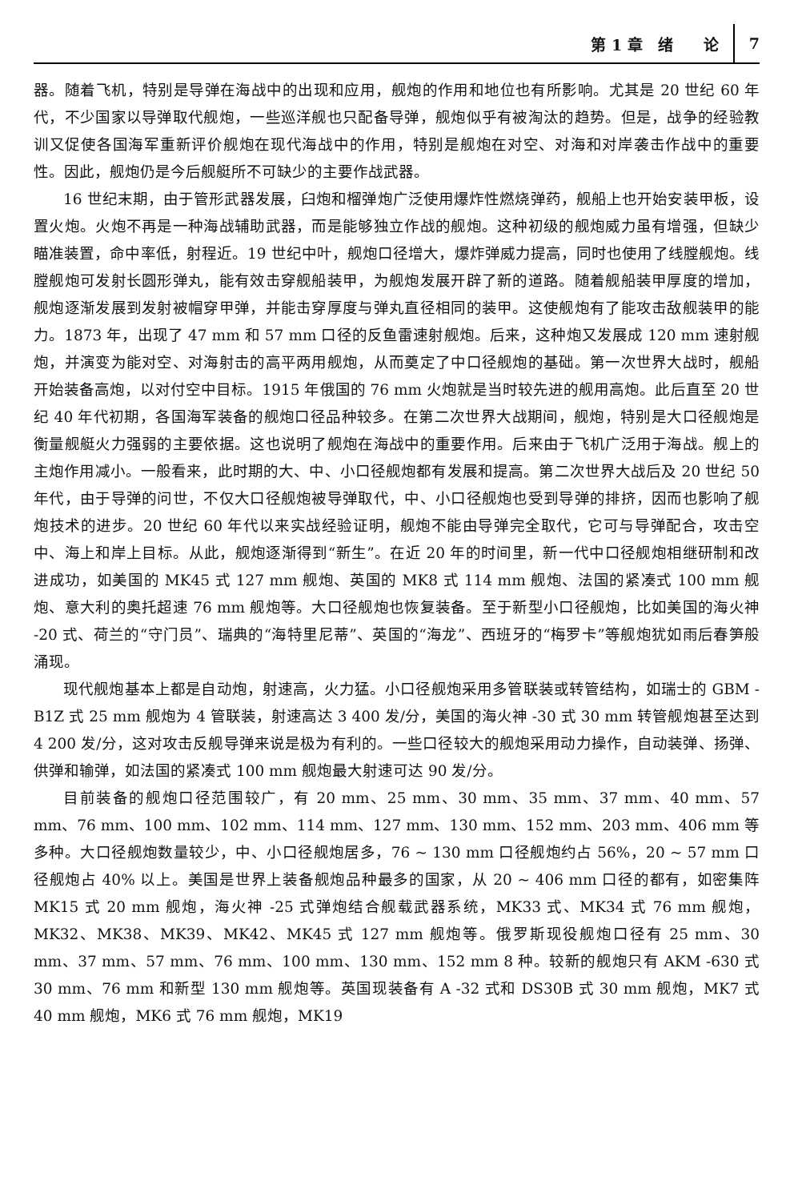第 1 章　绪　　论 7
器。随着飞机，特别是导弹在海战中的出现和应用，舰炮的作用和地位也有所影响。尤其是 20 世纪 60 年代，不少国家以导弹取代舰炮，一些巡洋舰也只配备导弹，舰炮似乎有被淘汰的趋势。但是，战争的经验教训又促使各国海军重新评价舰炮在现代海战中的作用，特别是舰炮在对空、对海和对岸袭击作战中的重要性。因此，舰炮仍是今后舰艇所不可缺少的主要作战武器。
16 世纪末期，由于管形武器发展，臼炮和榴弹炮广泛使用爆炸性燃烧弹药，舰船上也开始安装甲板，设置火炮。火炮不再是一种海战辅助武器，而是能够独立作战的舰炮。这种初级的舰炮威力虽有增强，但缺少瞄准装置，命中率低，射程近。19 世纪中叶，舰炮口径增大，爆炸弹威力提高，同时也使用了线膛舰炮。线膛舰炮可发射长圆形弹丸，能有效击穿舰船装甲，为舰炮发展开辟了新的道路。随着舰船装甲厚度的增加，舰炮逐渐发展到发射被帽穿甲弹，并能击穿厚度与弹丸直径相同的装甲。这使舰炮有了能攻击敌舰装甲的能力。1873 年，出现了 47 mm 和 57 mm 口径的反鱼雷速射舰炮。后来，这种炮又发展成 120 mm 速射舰炮，并演变为能对空、对海射击的高平两用舰炮，从而奠定了中口径舰炮的基础。第一次世界大战时，舰船开始装备高炮，以对付空中目标。1915 年俄国的 76 mm 火炮就是当时较先进的舰用高炮。此后直至 20 世纪 40 年代初期，各国海军装备的舰炮口径品种较多。在第二次世界大战期间，舰炮，特别是大口径舰炮是衡量舰艇火力强弱的主要依据。这也说明了舰炮在海战中的重要作用。后来由于飞机广泛用于海战。舰上的主炮作用减小。一般看来，此时期的大、中、小口径舰炮都有发展和提高。第二次世界大战后及 20 世纪 50 年代，由于导弹的问世，不仅大口径舰炮被导弹取代，中、小口径舰炮也受到导弹的排挤，因而也影响了舰炮技术的进步。20 世纪 60 年代以来实战经验证明，舰炮不能由导弹完全取代，它可与导弹配合，攻击空中、海上和岸上目标。从此，舰炮逐渐得到“新生”。在近 20 年的时间里，新一代中口径舰炮相继研制和改进成功，如美国的 MK45 式 127 mm 舰炮、英国的 MK8 式 114 mm 舰炮、法国的紧凑式 100 mm 舰炮、意大利的奥托超速 76 mm 舰炮等。大口径舰炮也恢复装备。至于新型小口径舰炮，比如美国的海火神 -20 式、荷兰的“守门员”、瑞典的“海特里尼蒂”、英国的“海龙”、西班牙的“梅罗卡”等舰炮犹如雨后春笋般涌现。
现代舰炮基本上都是自动炮，射速高，火力猛。小口径舰炮采用多管联装或转管结构，如瑞士的 GBM - B1Z 式 25 mm 舰炮为 4 管联装，射速高达 3 400 发/分，美国的海火神 -30 式 30 mm 转管舰炮甚至达到 4 200 发/分，这对攻击反舰导弹来说是极为有利的。一些口径较大的舰炮采用动力操作，自动装弹、扬弹、供弹和输弹，如法国的紧凑式 100 mm 舰炮最大射速可达 90 发/分。
目前装备的舰炮口径范围较广，有 20 mm、25 mm、30 mm、35 mm、37 mm、40 mm、57 mm、76 mm、100 mm、102 mm、114 mm、127 mm、130 mm、152 mm、203 mm、406 mm 等多种。大口径舰炮数量较少，中、小口径舰炮居多，76 ~ 130 mm 口径舰炮约占 56%，20 ~ 57 mm 口径舰炮占 40% 以上。美国是世界上装备舰炮品种最多的国家，从 20 ~ 406 mm 口径的都有，如密集阵 MK15 式 20 mm 舰炮，海火神 -25 式弹炮结合舰载武器系统，MK33 式、MK34 式 76 mm 舰炮，MK32、MK38、MK39、MK42、MK45 式 127 mm 舰炮等。俄罗斯现役舰炮口径有 25 mm、30 mm、37 mm、57 mm、76 mm、100 mm、130 mm、152 mm 8 种。较新的舰炮只有 AKM -630 式 30 mm、76 mm 和新型 130 mm 舰炮等。英国现装备有 A -32 式和 DS30B 式 30 mm 舰炮，MK7 式 40 mm 舰炮，MK6 式 76 mm 舰炮，MK19